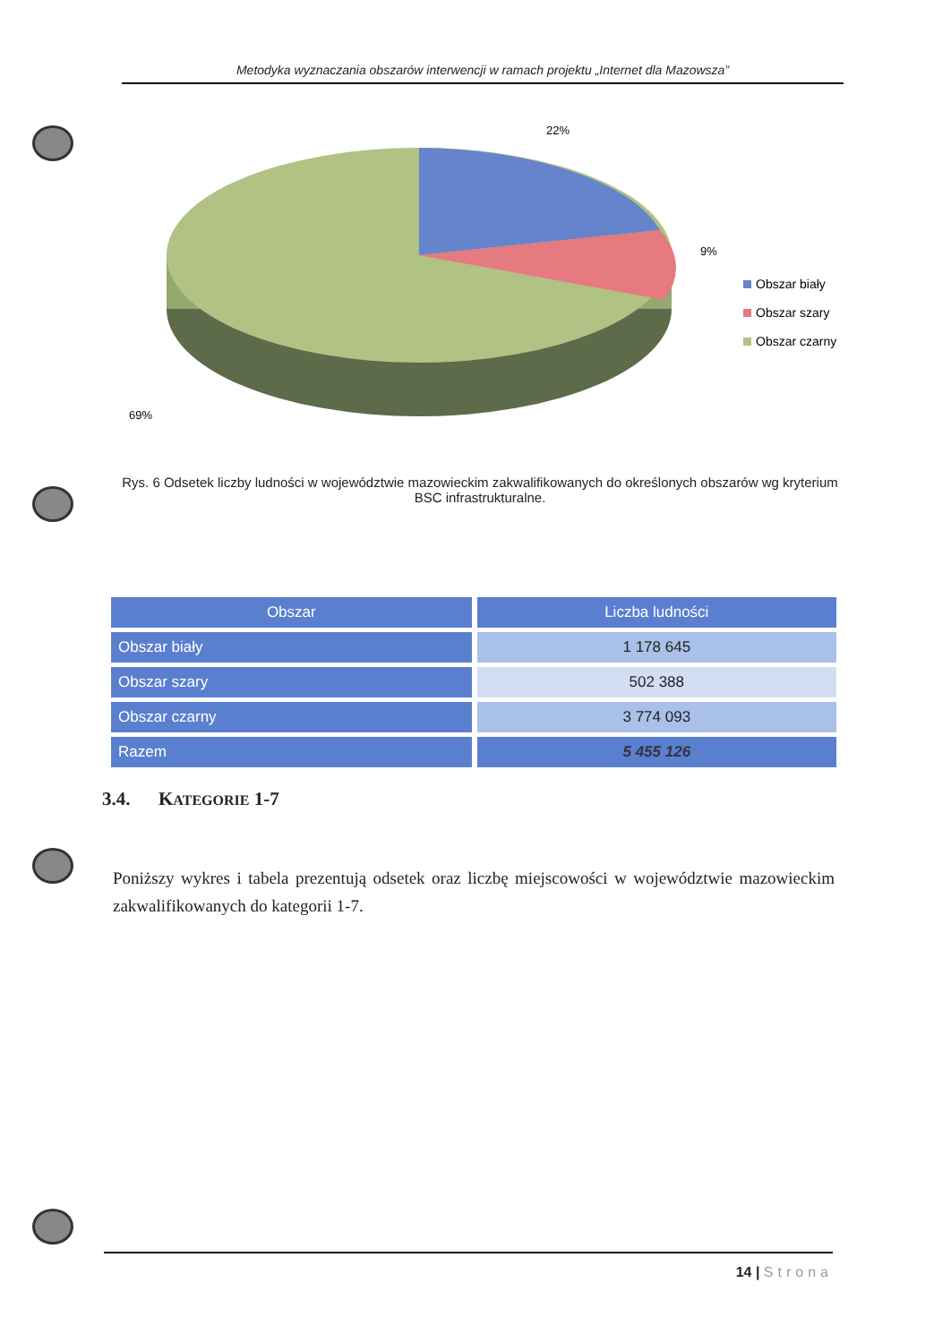Metodyka wyznaczania obszarów interwencji w ramach projektu „Internet dla Mazowsza”
22%
9%
69%
Obszar biały
Obszar szary
Obszar czarny
Rys. 6 Odsetek liczby ludności w województwie mazowieckim zakwalifikowanych do określonych obszarów wg kryterium BSC infrastrukturalne.
| Obszar | Liczba ludności |
| --- | --- |
| Obszar biały | 1 178 645 |
| Obszar szary | 502 388 |
| Obszar czarny | 3 774 093 |
| Razem | 5 455 126 |
3.4. KATEGORIE 1-7
Poniższy wykres i tabela prezentują odsetek oraz liczbę miejscowości w województwie mazowieckim zakwalifikowanych do kategorii 1-7.
14 | Strona